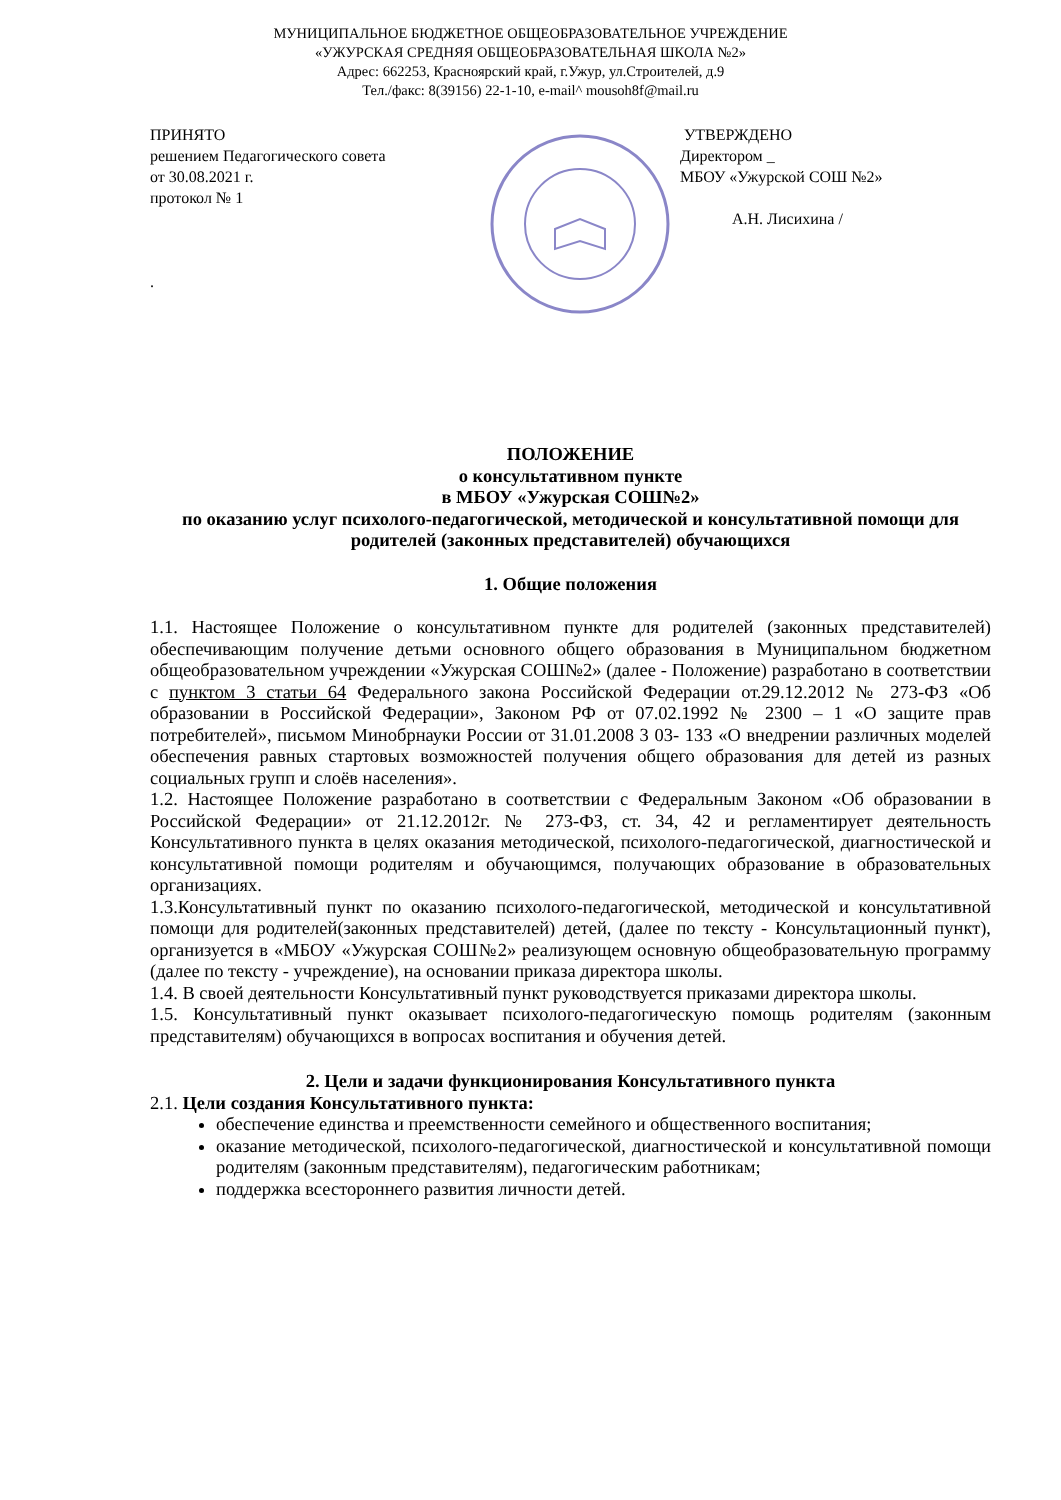МУНИЦИПАЛЬНОЕ БЮДЖЕТНОЕ ОБЩЕОБРАЗОВАТЕЛЬНОЕ УЧРЕЖДЕНИЕ
«УЖУРСКАЯ СРЕДНЯЯ ОБЩЕОБРАЗОВАТЕЛЬНАЯ ШКОЛА №2»
Адрес: 662253, Красноярский край, г.Ужур, ул.Строителей, д.9
Тел./факс: 8(39156) 22-1-10, e-mail^ mousoh8f@mail.ru
ПРИНЯТО
решением Педагогического совета
от 30.08.2021 г.
протокол № 1
.
УТВЕРЖДЕНО
Директором _
МБОУ «Ужурской СОШ №2»
А.Н. Лисихина /
ПОЛОЖЕНИЕ
о консультативном пункте
в МБОУ «Ужурская СОШ№2»
по оказанию услуг психолого-педагогической, методической и консультативной помощи для родителей (законных представителей) обучающихся
1. Общие положения
1.1. Настоящее Положение о консультативном пункте для родителей (законных представителей) обеспечивающим получение детьми основного общего образования в Муниципальном бюджетном общеобразовательном учреждении «Ужурская СОШ№2» (далее - Положение) разработано в соответствии с пунктом 3 статьи 64 Федерального закона Российской Федерации от.29.12.2012 № 273-ФЗ «Об образовании в Российской Федерации», Законом РФ от 07.02.1992 № 2300 – 1 «О защите прав потребителей», письмом Минобрнауки России от 31.01.2008 3 03- 133 «О внедрении различных моделей обеспечения равных стартовых возможностей получения общего образования для детей из разных социальных групп и слоёв населения».
1.2. Настоящее Положение разработано в соответствии с Федеральным Законом «Об образовании в Российской Федерации» от 21.12.2012г. № 273-ФЗ, ст. 34, 42 и регламентирует деятельность Консультативного пункта в целях оказания методической, психолого-педагогической, диагностической и консультативной помощи родителям и обучающимся, получающих образование в образовательных организациях.
1.3.Консультативный пункт по оказанию психолого-педагогической, методической и консультативной помощи для родителей(законных представителей) детей, (далее по тексту - Консультационный пункт), организуется в «МБОУ «Ужурская СОШ№2» реализующем основную общеобразовательную программу (далее по тексту - учреждение), на основании приказа директора школы.
1.4. В своей деятельности Консультативный пункт руководствуется приказами директора школы.
1.5. Консультативный пункт оказывает психолого-педагогическую помощь родителям (законным представителям) обучающихся в вопросах воспитания и обучения детей.
2. Цели и задачи функционирования Консультативного пункта
2.1. Цели создания Консультативного пункта:
обеспечение единства и преемственности семейного и общественного воспитания;
оказание методической, психолого-педагогической, диагностической и консультативной помощи родителям (законным представителям), педагогическим работникам;
поддержка всестороннего развития личности детей.